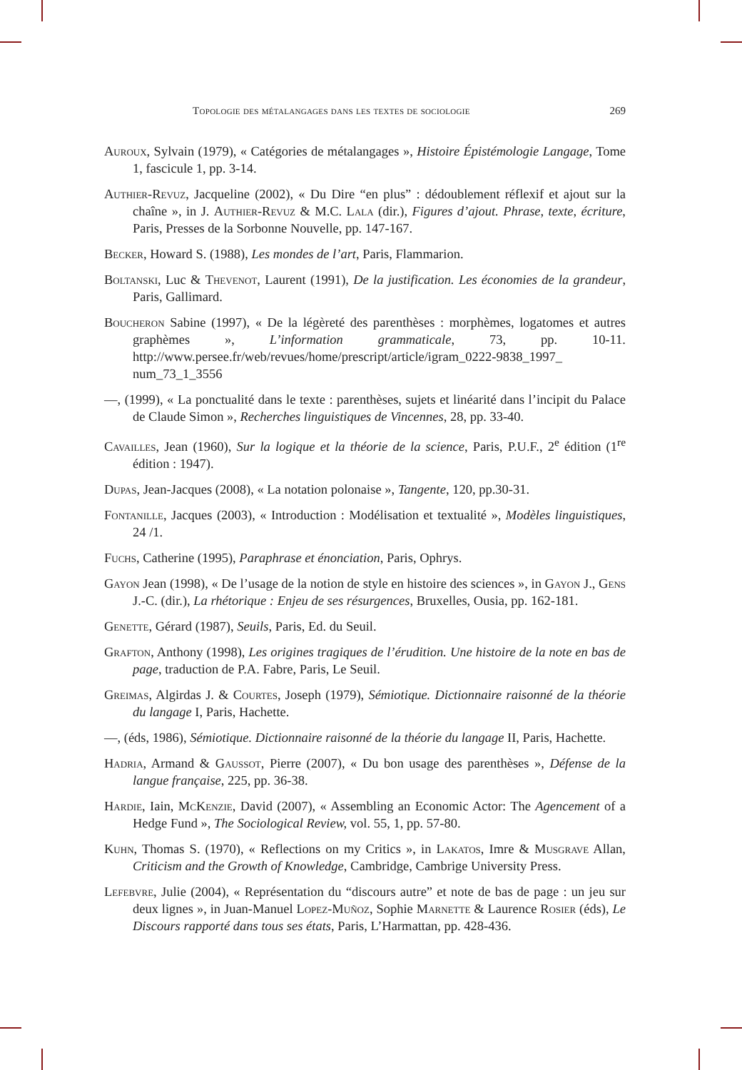Topologie des métalangages dans les textes de sociologie 269
Auroux, Sylvain (1979), « Catégories de métalangages », Histoire Épistémologie Langage, Tome 1, fascicule 1, pp. 3-14.
Authier-Revuz, Jacqueline (2002), « Du Dire “en plus” : dédoublement réflexif et ajout sur la chaîne », in J. Authier-Revuz & M.C. Lala (dir.), Figures d’ajout. Phrase, texte, écriture, Paris, Presses de la Sorbonne Nouvelle, pp. 147-167.
Becker, Howard S. (1988), Les mondes de l’art, Paris, Flammarion.
Boltanski, Luc & Thevenot, Laurent (1991), De la justification. Les économies de la grandeur, Paris, Gallimard.
Boucheron Sabine (1997), « De la légèreté des parenthèses : morphèmes, logatomes et autres graphèmes », L’information grammaticale, 73, pp. 10-11. http://www.persee.fr/web/revues/home/prescript/article/igram_0222-9838_1997_ num_73_1_3556
—, (1999), « La ponctualité dans le texte : parenthèses, sujets et linéarité dans l’incipit du Palace de Claude Simon », Recherches linguistiques de Vincennes, 28, pp. 33-40.
Cavailles, Jean (1960), Sur la logique et la théorie de la science, Paris, P.U.F., 2<sup>e</sup> édition (1<sup>re</sup> édition : 1947).
Dupas, Jean-Jacques (2008), « La notation polonaise », Tangente, 120, pp.30-31.
Fontanille, Jacques (2003), « Introduction : Modélisation et textualité », Modèles linguistiques, 24 /1.
Fuchs, Catherine (1995), Paraphrase et énonciation, Paris, Ophrys.
Gayon Jean (1998), « De l’usage de la notion de style en histoire des sciences », in Gayon J., Gens J.-C. (dir.), La rhétorique : Enjeu de ses résurgences, Bruxelles, Ousia, pp. 162-181.
Genette, Gérard (1987), Seuils, Paris, Ed. du Seuil.
Grafton, Anthony (1998), Les origines tragiques de l’érudition. Une histoire de la note en bas de page, traduction de P.A. Fabre, Paris, Le Seuil.
Greimas, Algirdas J. & Courtes, Joseph (1979), Sémiotique. Dictionnaire raisonné de la théorie du langage I, Paris, Hachette.
—, (éds, 1986), Sémiotique. Dictionnaire raisonné de la théorie du langage II, Paris, Hachette.
Hadria, Armand & Gaussot, Pierre (2007), « Du bon usage des parenthèses », Défense de la langue française, 225, pp. 36-38.
Hardie, Iain, McKenzie, David (2007), « Assembling an Economic Actor: The Agencement of a Hedge Fund », The Sociological Review, vol. 55, 1, pp. 57-80.
Kuhn, Thomas S. (1970), « Reflections on my Critics », in Lakatos, Imre & Musgrave Allan, Criticism and the Growth of Knowledge, Cambridge, Cambrige University Press.
Lefebvre, Julie (2004), « Représentation du “discours autre” et note de bas de page : un jeu sur deux lignes », in Juan-Manuel Lopez-Muñoz, Sophie Marnette & Laurence Rosier (éds), Le Discours rapporté dans tous ses états, Paris, L’Harmattan, pp. 428-436.